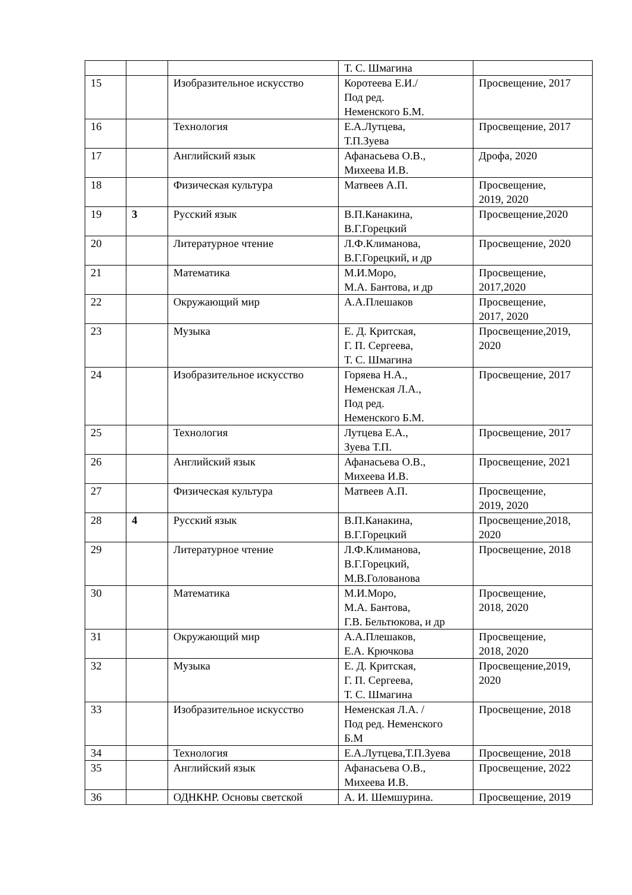| | | | Т. С. Шмагина | |
| 15 | | Изобразительное искусство | Коротеева Е.И./ Под ред. Неменского Б.М. | Просвещение, 2017 |
| 16 | | Технология | Е.А.Лутцева, Т.П.Зуева | Просвещение, 2017 |
| 17 | | Английский язык | Афанасьева О.В., Михеева И.В. | Дрофа, 2020 |
| 18 | | Физическая культура | Матвеев А.П. | Просвещение, 2019, 2020 |
| 19 | 3 | Русский язык | В.П.Канакина, В.Г.Горецкий | Просвещение,2020 |
| 20 | | Литературное чтение | Л.Ф.Климанова, В.Г.Горецкий, и др | Просвещение, 2020 |
| 21 | | Математика | М.И.Моро, М.А. Бантова, и др | Просвещение, 2017,2020 |
| 22 | | Окружающий мир | А.А.Плешаков | Просвещение, 2017, 2020 |
| 23 | | Музыка | Е. Д. Критская, Г. П. Сергеева, Т. С. Шмагина | Просвещение,2019, 2020 |
| 24 | | Изобразительное искусство | Горяева Н.А., Неменская Л.А., Под ред. Неменского Б.М. | Просвещение, 2017 |
| 25 | | Технология | Лутцева Е.А., Зуева Т.П. | Просвещение, 2017 |
| 26 | | Английский язык | Афанасьева О.В., Михеева И.В. | Просвещение, 2021 |
| 27 | | Физическая культура | Матвеев А.П. | Просвещение, 2019, 2020 |
| 28 | 4 | Русский язык | В.П.Канакина, В.Г.Горецкий | Просвещение,2018, 2020 |
| 29 | | Литературное чтение | Л.Ф.Климанова, В.Г.Горецкий, М.В.Голованова | Просвещение, 2018 |
| 30 | | Математика | М.И.Моро, М.А. Бантова, Г.В. Бельтюкова, и др | Просвещение, 2018, 2020 |
| 31 | | Окружающий мир | А.А.Плешаков, Е.А. Крючкова | Просвещение, 2018, 2020 |
| 32 | | Музыка | Е. Д. Критская, Г. П. Сергеева, Т. С. Шмагина | Просвещение,2019, 2020 |
| 33 | | Изобразительное искусство | Неменская Л.А. / Под ред. Неменского Б.М | Просвещение, 2018 |
| 34 | | Технология | Е.А.Лутцева,Т.П.Зуева | Просвещение, 2018 |
| 35 | | Английский язык | Афанасьева О.В., Михеева И.В. | Просвещение, 2022 |
| 36 | | ОДНКНР. Основы светской | А. И. Шемшурина. | Просвещение, 2019 |